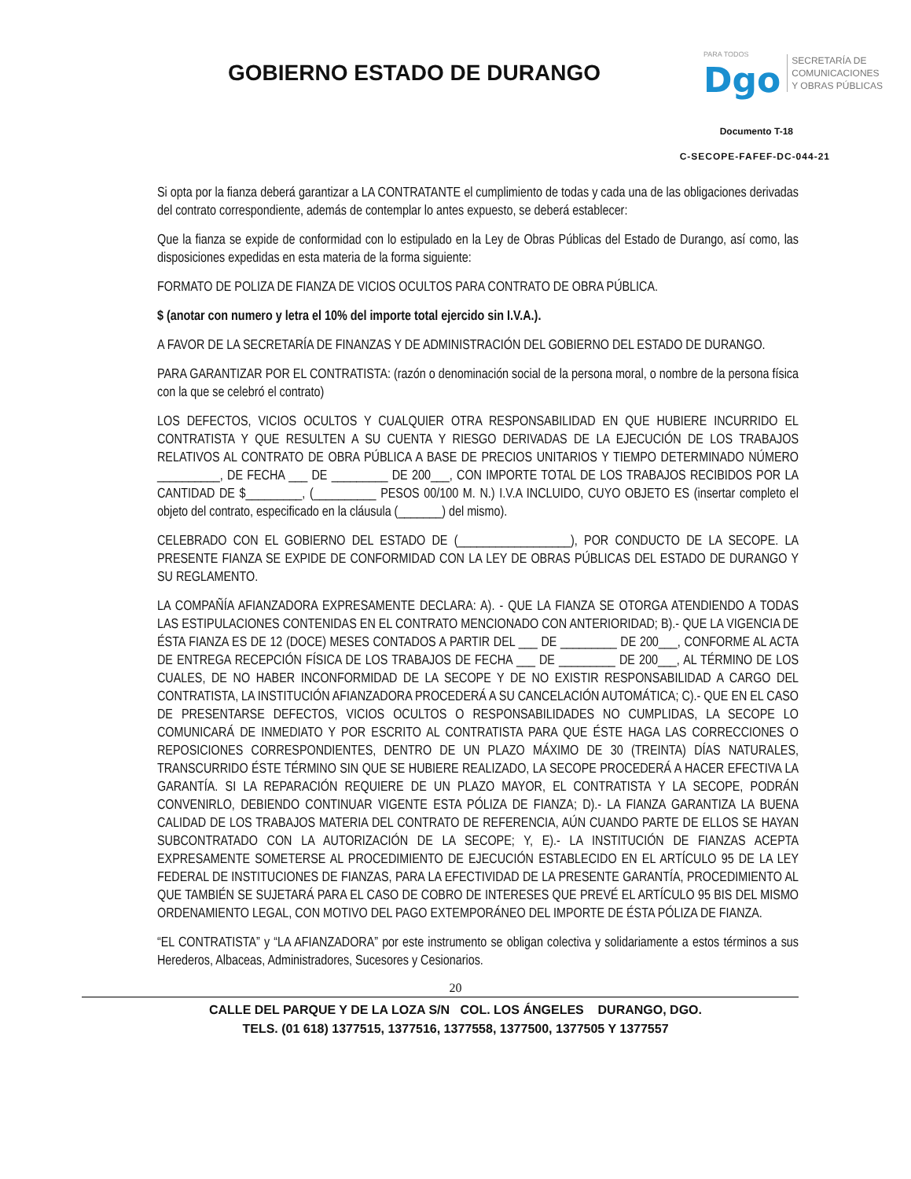GOBIERNO ESTADO DE DURANGO
PARA TODOS
Dgo
SECRETARÍA DE
COMUNICACIONES
Y OBRAS PÚBLICAS
Documento T-18
C-SECOPE-FAFEF-DC-044-21
Si opta por la fianza deberá garantizar a LA CONTRATANTE el cumplimiento de todas y cada una de las obligaciones derivadas del contrato correspondiente, además de contemplar lo antes expuesto, se deberá establecer:
Que la fianza se expide de conformidad con lo estipulado en la Ley de Obras Públicas del Estado de Durango, así como, las disposiciones expedidas en esta materia de la forma siguiente:
FORMATO DE POLIZA DE FIANZA DE VICIOS OCULTOS PARA CONTRATO DE OBRA PÚBLICA.
$ (anotar con numero y letra el 10% del importe total ejercido sin I.V.A.).
A FAVOR DE LA SECRETARÍA DE FINANZAS Y DE ADMINISTRACIÓN DEL GOBIERNO DEL ESTADO DE DURANGO.
PARA GARANTIZAR POR EL CONTRATISTA: (razón o denominación social de la persona moral, o nombre de la persona física con la que se celebró el contrato)
LOS DEFECTOS, VICIOS OCULTOS Y CUALQUIER OTRA RESPONSABILIDAD EN QUE HUBIERE INCURRIDO EL CONTRATISTA Y QUE RESULTEN A SU CUENTA Y RIESGO DERIVADAS DE LA EJECUCIÓN DE LOS TRABAJOS RELATIVOS AL CONTRATO DE OBRA PÚBLICA A BASE DE PRECIOS UNITARIOS Y TIEMPO DETERMINADO NÚMERO __________, DE FECHA ___ DE _________ DE 200___, CON IMPORTE TOTAL DE LOS TRABAJOS RECIBIDOS POR LA CANTIDAD DE $_________, (__________ PESOS 00/100 M. N.) I.V.A INCLUIDO, CUYO OBJETO ES (insertar completo el objeto del contrato, especificado en la cláusula (_______) del mismo).
CELEBRADO CON EL GOBIERNO DEL ESTADO DE (__________________), POR CONDUCTO DE LA SECOPE. LA PRESENTE FIANZA SE EXPIDE DE CONFORMIDAD CON LA LEY DE OBRAS PÚBLICAS DEL ESTADO DE DURANGO Y SU REGLAMENTO.
LA COMPAÑÍA AFIANZADORA EXPRESAMENTE DECLARA: A). - QUE LA FIANZA SE OTORGA ATENDIENDO A TODAS LAS ESTIPULACIONES CONTENIDAS EN EL CONTRATO MENCIONADO CON ANTERIORIDAD; B).- QUE LA VIGENCIA DE ÉSTA FIANZA ES DE 12 (DOCE) MESES CONTADOS A PARTIR DEL ___ DE _________ DE 200___, CONFORME AL ACTA DE ENTREGA RECEPCIÓN FÍSICA DE LOS TRABAJOS DE FECHA ___ DE _________ DE 200___, AL TÉRMINO DE LOS CUALES, DE NO HABER INCONFORMIDAD DE LA SECOPE Y DE NO EXISTIR RESPONSABILIDAD A CARGO DEL CONTRATISTA, LA INSTITUCIÓN AFIANZADORA PROCEDERÁ A SU CANCELACIÓN AUTOMÁTICA; C).- QUE EN EL CASO DE PRESENTARSE DEFECTOS, VICIOS OCULTOS O RESPONSABILIDADES NO CUMPLIDAS, LA SECOPE LO COMUNICARÁ DE INMEDIATO Y POR ESCRITO AL CONTRATISTA PARA QUE ÉSTE HAGA LAS CORRECCIONES O REPOSICIONES CORRESPONDIENTES, DENTRO DE UN PLAZO MÁXIMO DE 30 (TREINTA) DÍAS NATURALES, TRANSCURRIDO ÉSTE TÉRMINO SIN QUE SE HUBIERE REALIZADO, LA SECOPE PROCEDERÁ A HACER EFECTIVA LA GARANTÍA. SI LA REPARACIÓN REQUIERE DE UN PLAZO MAYOR, EL CONTRATISTA Y LA SECOPE, PODRÁN CONVENIRLO, DEBIENDO CONTINUAR VIGENTE ESTA PÓLIZA DE FIANZA; D).- LA FIANZA GARANTIZA LA BUENA CALIDAD DE LOS TRABAJOS MATERIA DEL CONTRATO DE REFERENCIA, AÚN CUANDO PARTE DE ELLOS SE HAYAN SUBCONTRATADO CON LA AUTORIZACIÓN DE LA SECOPE; Y, E).- LA INSTITUCIÓN DE FIANZAS ACEPTA EXPRESAMENTE SOMETERSE AL PROCEDIMIENTO DE EJECUCIÓN ESTABLECIDO EN EL ARTÍCULO 95 DE LA LEY FEDERAL DE INSTITUCIONES DE FIANZAS, PARA LA EFECTIVIDAD DE LA PRESENTE GARANTÍA, PROCEDIMIENTO AL QUE TAMBIÉN SE SUJETARÁ PARA EL CASO DE COBRO DE INTERESES QUE PREVÉ EL ARTÍCULO 95 BIS DEL MISMO ORDENAMIENTO LEGAL, CON MOTIVO DEL PAGO EXTEMPORÁNEO DEL IMPORTE DE ÉSTA PÓLIZA DE FIANZA.
“EL CONTRATISTA” y “LA AFIANZADORA” por este instrumento se obligan colectiva y solidariamente a estos términos a sus Herederos, Albaceas, Administradores, Sucesores y Cesionarios.
20
CALLE DEL PARQUE Y DE LA LOZA S/N COL. LOS ÁNGELES DURANGO, DGO.
TELS. (01 618) 1377515, 1377516, 1377558, 1377500, 1377505 Y 1377557